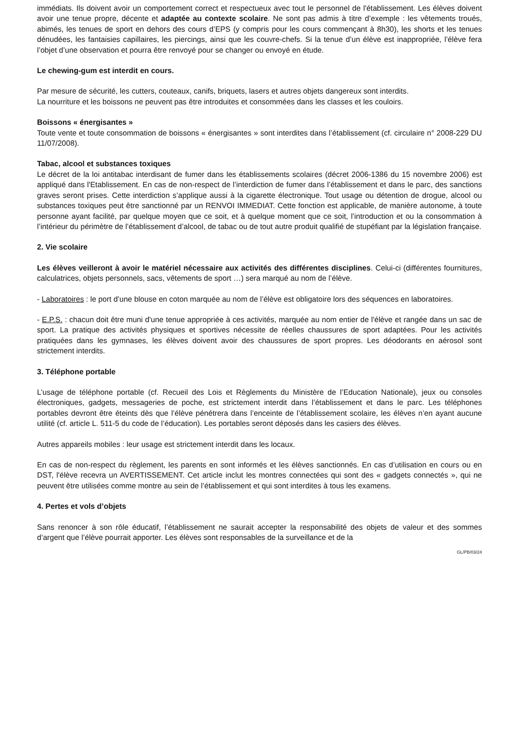immédiats. Ils doivent avoir un comportement correct et respectueux avec tout le personnel de l'établissement. Les élèves doivent avoir une tenue propre, décente et adaptée au contexte scolaire. Ne sont pas admis à titre d’exemple : les vêtements troués, abimés, les tenues de sport en dehors des cours d’EPS (y compris pour les cours commençant à 8h30), les shorts et les tenues dénudées, les fantaisies capillaires, les piercings, ainsi que les couvre-chefs. Si la tenue d’un élève est inappropriée, l’élève fera l’objet d’une observation et pourra être renvoyé pour se changer ou envoyé en étude.
Le chewing-gum est interdit en cours.
Par mesure de sécurité, les cutters, couteaux, canifs, briquets, lasers et autres objets dangereux sont interdits.
La nourriture et les boissons ne peuvent pas être introduites et consommées dans les classes et les couloirs.
Boissons « énergisantes »
Toute vente et toute consommation de boissons « énergisantes » sont interdites dans l’établissement (cf. circulaire n° 2008-229 DU 11/07/2008).
Tabac, alcool et substances toxiques
Le décret de la loi antitabac interdisant de fumer dans les établissements scolaires (décret 2006-1386 du 15 novembre 2006) est appliqué dans l'Etablissement. En cas de non-respect de l’interdiction de fumer dans l’établissement et dans le parc, des sanctions graves seront prises. Cette interdiction s’applique aussi à la cigarette électronique. Tout usage ou détention de drogue, alcool ou substances toxiques peut être sanctionné par un RENVOI IMMEDIAT. Cette fonction est applicable, de manière autonome, à toute personne ayant facilité, par quelque moyen que ce soit, et à quelque moment que ce soit, l’introduction et ou la consommation à l’intérieur du périmètre de l’établissement d’alcool, de tabac ou de tout autre produit qualifié de stupéfiant par la législation française.
2. Vie scolaire
Les élèves veilleront à avoir le matériel nécessaire aux activités des différentes disciplines. Celui-ci (différentes fournitures, calculatrices, objets personnels, sacs, vêtements de sport …) sera marqué au nom de l’élève.
- Laboratoires : le port d’une blouse en coton marquée au nom de l’élève est obligatoire lors des séquences en laboratoires.
- E.P.S. : chacun doit être muni d'une tenue appropriée à ces activités, marquée au nom entier de l'élève et rangée dans un sac de sport. La pratique des activités physiques et sportives nécessite de réelles chaussures de sport adaptées. Pour les activités pratiquées dans les gymnases, les élèves doivent avoir des chaussures de sport propres. Les déodorants en aérosol sont strictement interdits.
3. Téléphone portable
L’usage de téléphone portable (cf. Recueil des Lois et Règlements du Ministère de l’Education Nationale), jeux ou consoles électroniques, gadgets, messageries de poche, est strictement interdit dans l’établissement et dans le parc. Les téléphones portables devront être éteints dès que l’élève pénétrera dans l’enceinte de l’établissement scolaire, les élèves n’en ayant aucune utilité (cf. article L. 511-5 du code de l’éducation). Les portables seront déposés dans les casiers des élèves.
Autres appareils mobiles : leur usage est strictement interdit dans les locaux.
En cas de non-respect du règlement, les parents en sont informés et les élèves sanctionnés. En cas d’utilisation en cours ou en DST, l'élève recevra un AVERTISSEMENT. Cet article inclut les montres connectées qui sont des « gadgets connectés », qui ne peuvent être utilisées comme montre au sein de l’établissement et qui sont interdites à tous les examens.
4. Pertes et vols d’objets
Sans renoncer à son rôle éducatif, l’établissement ne saurait accepter la responsabilité des objets de valeur et des sommes d’argent que l’élève pourrait apporter. Les élèves sont responsables de la surveillance et de la
GL/PB/03/24